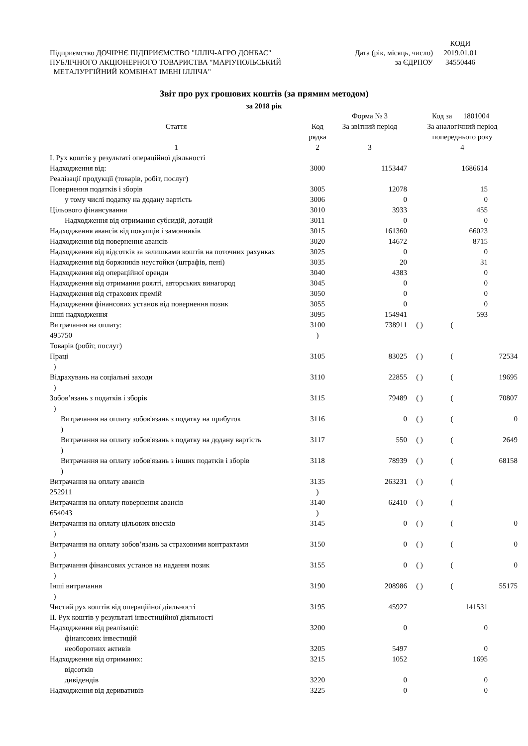| | | КОДИ |
| Підприємство ДОЧІРНЄ ПІДПРИЄМСТВО "ІЛЛІЧ-АГРО ДОНБАС" | Дата (рік, місяць, число) | 2019.01.01 |
| ПУБЛІЧНОГО АКЦІОНЕРНОГО ТОВАРИСТВА "МАРІУПОЛЬСЬКИЙ | за ЄДРПОУ | 34550446 |
| МЕТАЛУРГІЙНИЙ КОМБІНАТ ІМЕНІ ІЛЛІЧА" | | |
Звіт про рух грошових коштів (за прямим методом)
за 2018 рік
| | | Форма № 3 | | Код за 1801004 | |
| Стаття | Код рядка | За звітний період | За аналогічний період попереднього року | | |
| 1 | 2 | 3 | 4 | | |
| І. Рух коштів у результаті операційної діяльності | | | | | |
| Надходження від: Реалізації продукції (товарів, робіт, послуг) | 3000 | 1153447 | | 1686614 | |
| Повернення податків і зборів | 3005 | 12078 | | 15 | |
| у тому числі податку на додану вартість | 3006 | 0 | | 0 | |
| Цільового фінансування | 3010 | 3933 | | 455 | |
| Надходження від отримання субсидій, дотацій | 3011 | 0 | | 0 | |
| Надходження авансів від покупців і замовників | 3015 | 161360 | | 66023 | |
| Надходження від повернення авансів | 3020 | 14672 | | 8715 | |
| Надходження від відсотків за залишками коштів на поточних рахунках | 3025 | 0 | | 0 | |
| Надходження від боржників неустойки (штрафів, пені) | 3035 | 20 | | 31 | |
| Надходження від операційної оренди | 3040 | 4383 | | 0 | |
| Надходження від отримання роялті, авторських винагород | 3045 | 0 | | 0 | |
| Надходження від страхових премій | 3050 | 0 | | 0 | |
| Надходження фінансових установ від повернення позик | 3055 | 0 | | 0 | |
| Інші надходження | 3095 | 154941 | | 593 | |
| Витрачання на оплату: 495750 Товарів (робіт, послуг) | 3100 ) | 738911 | ( ) | ( | |
| Праці ) | 3105 | 83025 | ( ) | ( | 72534 |
| Відрахувань на соціальні заходи ) | 3110 | 22855 | ( ) | ( | 19695 |
| Зобов’язань з податків і зборів ) | 3115 | 79489 | ( ) | ( | 70807 |
| Витрачання на оплату зобов'язань з податку на прибуток ) | 3116 | 0 | ( ) | ( | 0 |
| Витрачання на оплату зобов'язань з податку на додану вартість ) | 3117 | 550 | ( ) | ( | 2649 |
| Витрачання на оплату зобов'язань з інших податків і зборів ) | 3118 | 78939 | ( ) | ( | 68158 |
| Витрачання на оплату авансів 252911 | 3135 ) | 263231 | ( ) | ( | |
| Витрачання на оплату повернення авансів 654043 | 3140 ) | 62410 | ( ) | ( | |
| Витрачання на оплату цільових внесків ) | 3145 | 0 | ( ) | ( | 0 |
| Витрачання на оплату зобов’язань за страховими контрактами ) | 3150 | 0 | ( ) | ( | 0 |
| Витрачання фінансових установ на надання позик ) | 3155 | 0 | ( ) | ( | 0 |
| Інші витрачання ) | 3190 | 208986 | ( ) | ( | 55175 |
| Чистий рух коштів від операційної діяльності | 3195 | 45927 | | 141531 | |
| ІІ. Рух коштів у результаті інвестиційної діяльності | | | | | |
| Надходження від реалізації: фінансових інвестицій | 3200 | 0 | | 0 | |
| необоротних активів | 3205 | 5497 | | 0 | |
| Надходження від отриманих: відсотків | 3215 | 1052 | | 1695 | |
| дивідендів | 3220 | 0 | | 0 | |
| Надходження від деривативів | 3225 | 0 | | 0 | |